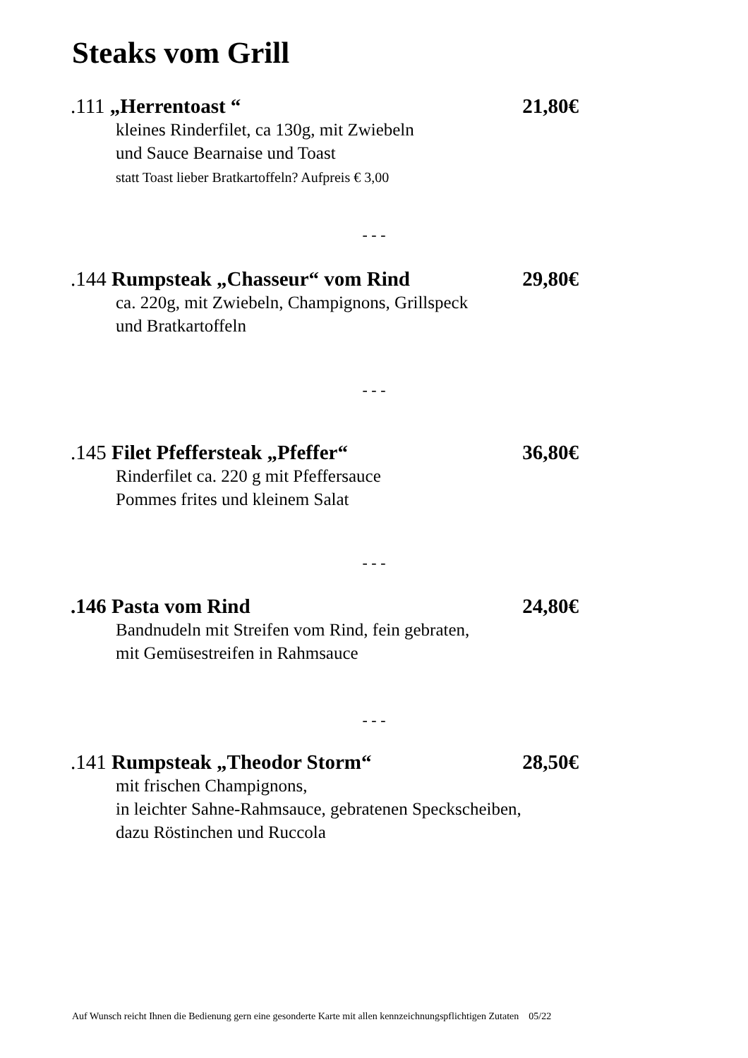Steaks vom Grill
.111 „Herrentoast “21,80€
kleines Rinderfilet, ca 130g, mit Zwiebeln
und Sauce Bearnaise und Toast
statt Toast lieber Bratkartoffeln? Aufpreis € 3,00
- - -
.144 Rumpsteak „Chasseur“ vom Rind 29,80€
ca. 220g, mit Zwiebeln, Champignons, Grillspeck
und Bratkartoffeln
- - -
.145 Filet Pfeffersteak „Pfeffer“36,80€
Rinderfilet ca. 220 g mit Pfeffersauce
Pommes frites und kleinem Salat
- - -
.146 Pasta vom Rind 24,80€
Bandnudeln mit Streifen vom Rind, fein gebraten,
mit Gemüsestreifen in Rahmsauce
- - -
.141 Rumpsteak „Theodor Storm“28,50€
mit frischen Champignons,
in leichter Sahne-Rahmsauce, gebratenen Speckscheiben,
dazu Röstinchen und Ruccola
Auf Wunsch reicht Ihnen die Bedienung gern eine gesonderte Karte mit allen kennzeichnungspflichtigen Zutaten 05/22